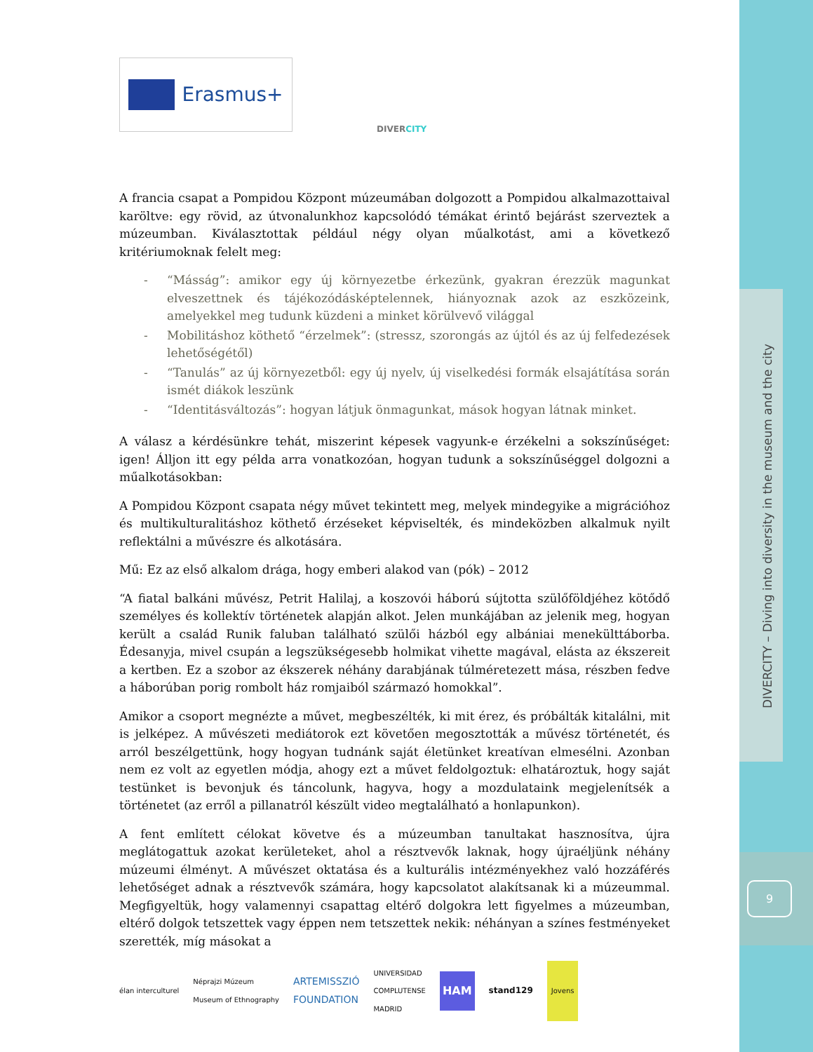DIVERCITY – Diving into diversity in the museum and the city
9
Erasmus+
DIVERCITY
A francia csapat a Pompidou Központ múzeumában dolgozott a Pompidou alkalmazottaival karöltve: egy rövid, az útvonalunkhoz kapcsolódó témákat érintő bejárást szerveztek a múzeumban. Kiválasztottak például négy olyan műalkotást, ami a következő kritériumoknak felelt meg:
- “Másság”: amikor egy új környezetbe érkezünk, gyakran érezzük magunkat elveszettnek és tájékozódásképtelennek, hiányoznak azok az eszközeink, amelyekkel meg tudunk küzdeni a minket körülvevő világgal
- Mobilitáshoz köthető “érzelmek”: (stressz, szorongás az újtól és az új felfedezések lehetőségétől)
- “Tanulás” az új környezetből: egy új nyelv, új viselkedési formák elsajátítása során ismét diákok leszünk
- “Identitásváltozás”: hogyan látjuk önmagunkat, mások hogyan látnak minket.
A válasz a kérdésünkre tehát, miszerint képesek vagyunk-e érzékelni a sokszínűséget: igen! Álljon itt egy példa arra vonatkozóan, hogyan tudunk a sokszínűséggel dolgozni a műalkotásokban:
A Pompidou Központ csapata négy művet tekintett meg, melyek mindegyike a migrációhoz és multikulturalitáshoz köthető érzéseket képviselték, és mindeközben alkalmuk nyilt reflektálni a művészre és alkotására.
Mű: Ez az első alkalom drága, hogy emberi alakod van (pók) – 2012
“A fiatal balkáni művész, Petrit Halilaj, a koszovói háború sújtotta szülőföldjéhez kötődő személyes és kollektív történetek alapján alkot. Jelen munkájában az jelenik meg, hogyan került a család Runik faluban található szülői házból egy albániai menekülttáborba. Édesanyja, mivel csupán a legszükségesebb holmikat vihette magával, elásta az ékszereit a kertben. Ez a szobor az ékszerek néhány darabjának túlméretezett mása, részben fedve a háborúban porig rombolt ház romjaiból származó homokkal”.
Amikor a csoport megnézte a művet, megbeszélték, ki mit érez, és próbálták kitalálni, mit is jelképez. A művészeti mediátorok ezt követően megosztották a művész történetét, és arról beszélgettünk, hogy hogyan tudnánk saját életünket kreatívan elmesélni. Azonban nem ez volt az egyetlen módja, ahogy ezt a művet feldolgoztuk: elhatároztuk, hogy saját testünket is bevonjuk és táncolunk, hagyva, hogy a mozdulataink megjelenítsék a történetet (az erről a pillanatról készült video megtalálható a honlapunkon).
A fent említett célokat követve és a múzeumban tanultakat hasznosítva, újra meglátogattuk azokat kerületeket, ahol a résztvevők laknak, hogy újraéljünk néhány múzeumi élményt. A művészet oktatása és a kulturális intézményekhez való hozzáférés lehetőséget adnak a résztvevők számára, hogy kapcsolatot alakítsanak ki a múzeummal. Megfigyeltük, hogy valamennyi csapattag eltérő dolgokra lett figyelmes a múzeumban, eltérő dolgok tetszettek vagy éppen nem tetszettek nekik: néhányan a színes festményeket szerették, míg másokat a
élan interculturel Néprajzi Múzeum
Museum of Ethnography ARTEMISSZIÓ
FOUNDATION UNIVERSIDAD
COMPLUTENSE
MADRID HAM stand129 Jovens